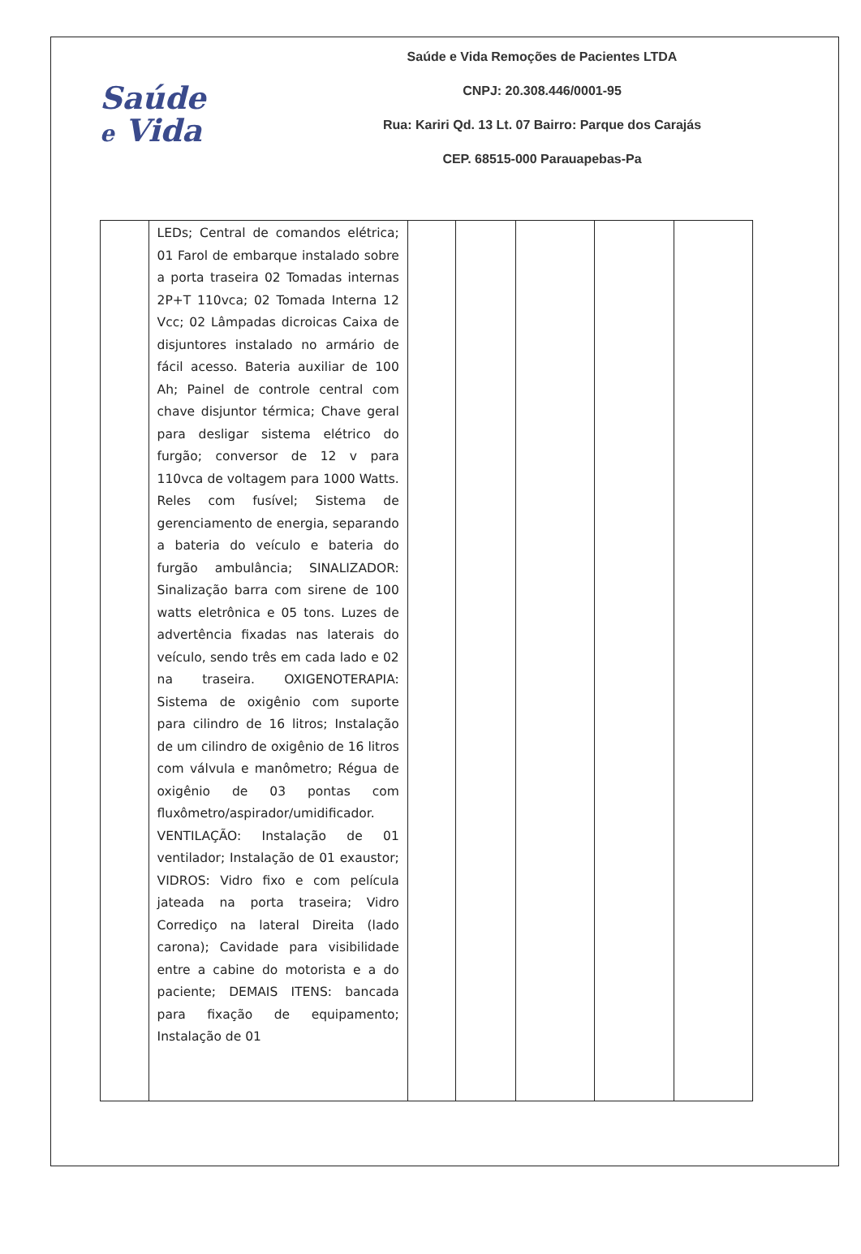Saúde
e Vida
Saúde e Vida Remoções de Pacientes LTDA
CNPJ: 20.308.446/0001-95
Rua: Kariri Qd. 13 Lt. 07 Bairro: Parque dos Carajás
CEP. 68515-000 Parauapebas-Pa
| | LEDs; Central de comandos elétrica; 01 Farol de embarque instalado sobre a porta traseira 02 Tomadas internas 2P+T 110vca; 02 Tomada Interna 12 Vcc; 02 Lâmpadas dicroicas Caixa de disjuntores instalado no armário de fácil acesso. Bateria auxiliar de 100 Ah; Painel de controle central com chave disjuntor térmica; Chave geral para desligar sistema elétrico do furgão; conversor de 12 v para 110vca de voltagem para 1000 Watts. Reles com fusível; Sistema de gerenciamento de energia, separando a bateria do veículo e bateria do furgão ambulância; SINALIZADOR: Sinalização barra com sirene de 100 watts eletrônica e 05 tons. Luzes de advertência fixadas nas laterais do veículo, sendo três em cada lado e 02 na traseira. OXIGENOTERAPIA: Sistema de oxigênio com suporte para cilindro de 16 litros; Instalação de um cilindro de oxigênio de 16 litros com válvula e manômetro; Régua de oxigênio de 03 pontas com fluxômetro/aspirador/umidificador. VENTILAÇÃO: Instalação de 01 ventilador; Instalação de 01 exaustor; VIDROS: Vidro fixo e com película jateada na porta traseira; Vidro Corrediço na lateral Direita (lado carona); Cavidade para visibilidade entre a cabine do motorista e a do paciente; DEMAIS ITENS: bancada para fixação de equipamento; Instalação de 01 | | | | | |